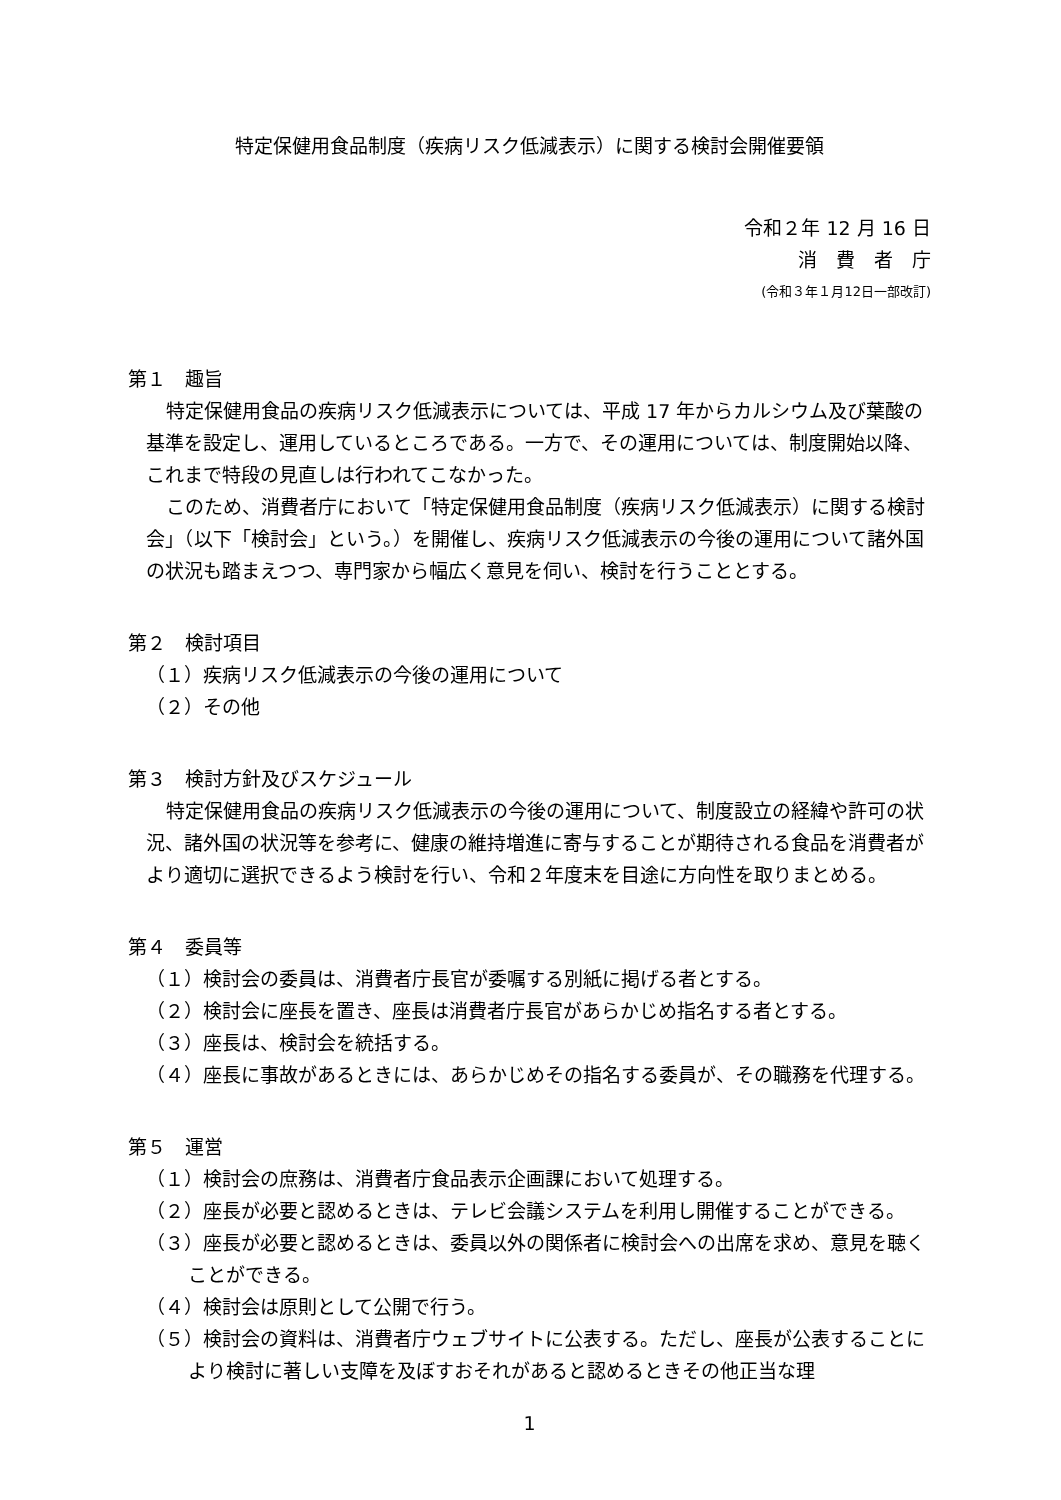特定保健用食品制度（疾病リスク低減表示）に関する検討会開催要領
令和２年 12 月 16 日
消　費　者　庁
(令和３年１月12日一部改訂)
第１　趣旨
特定保健用食品の疾病リスク低減表示については、平成 17 年からカルシウム及び葉酸の基準を設定し、運用しているところである。一方で、その運用については、制度開始以降、これまで特段の見直しは行われてこなかった。
このため、消費者庁において「特定保健用食品制度（疾病リスク低減表示）に関する検討会」（以下「検討会」という。）を開催し、疾病リスク低減表示の今後の運用について諸外国の状況も踏まえつつ、専門家から幅広く意見を伺い、検討を行うこととする。
第２　検討項目
（１）疾病リスク低減表示の今後の運用について
（２）その他
第３　検討方針及びスケジュール
特定保健用食品の疾病リスク低減表示の今後の運用について、制度設立の経緯や許可の状況、諸外国の状況等を参考に、健康の維持増進に寄与することが期待される食品を消費者がより適切に選択できるよう検討を行い、令和２年度末を目途に方向性を取りまとめる。
第４　委員等
（１）検討会の委員は、消費者庁長官が委嘱する別紙に掲げる者とする。
（２）検討会に座長を置き、座長は消費者庁長官があらかじめ指名する者とする。
（３）座長は、検討会を統括する。
（４）座長に事故があるときには、あらかじめその指名する委員が、その職務を代理する。
第５　運営
（１）検討会の庶務は、消費者庁食品表示企画課において処理する。
（２）座長が必要と認めるときは、テレビ会議システムを利用し開催することができる。
（３）座長が必要と認めるときは、委員以外の関係者に検討会への出席を求め、意見を聴くことができる。
（４）検討会は原則として公開で行う。
（５）検討会の資料は、消費者庁ウェブサイトに公表する。ただし、座長が公表することにより検討に著しい支障を及ぼすおそれがあると認めるときその他正当な理
1